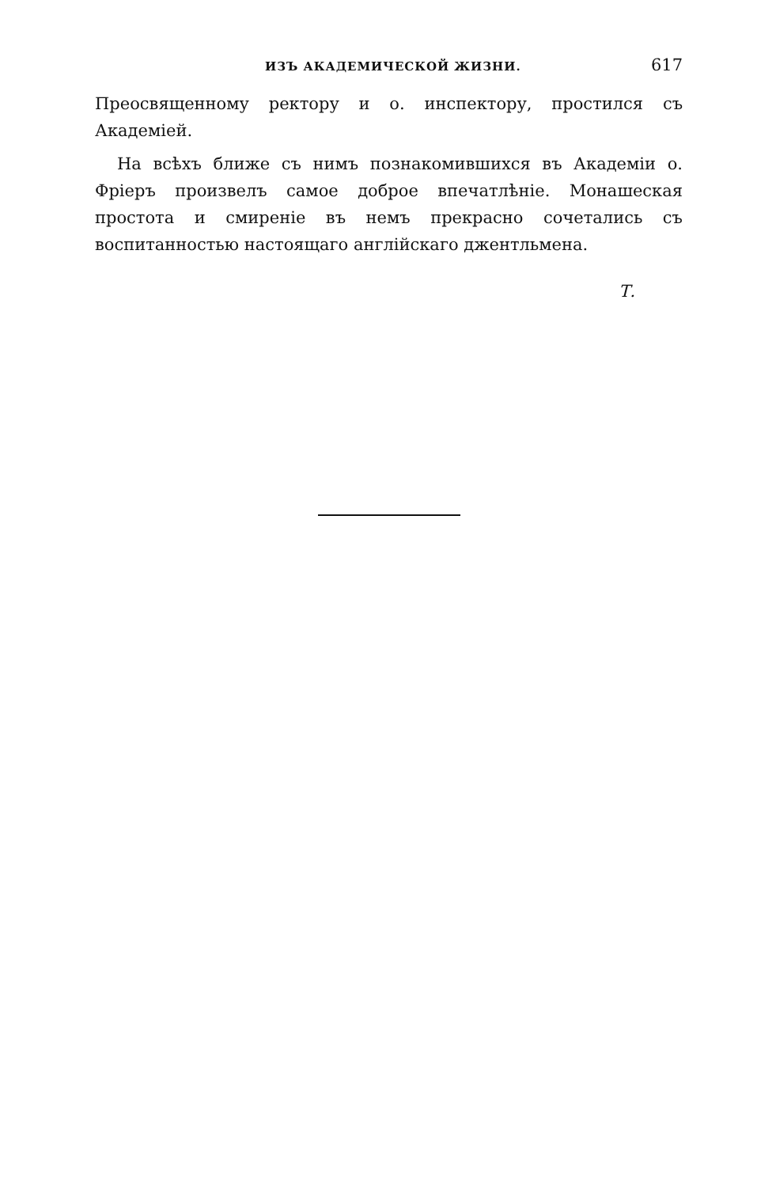ИЗЪ АКАДЕМИЧЕСКОЙ ЖИЗНИ. 617
Преосвященному ректору и о. инспектору, простился съ Академіей.
На всѣхъ ближе съ нимъ познакомившихся въ Академіи о. Фріеръ произвелъ самое доброе впечатлѣніе. Монашеская простота и смиреніе въ немъ прекрасно сочетались съ воспитанностью настоящаго англійскаго джентльмена.
Т.